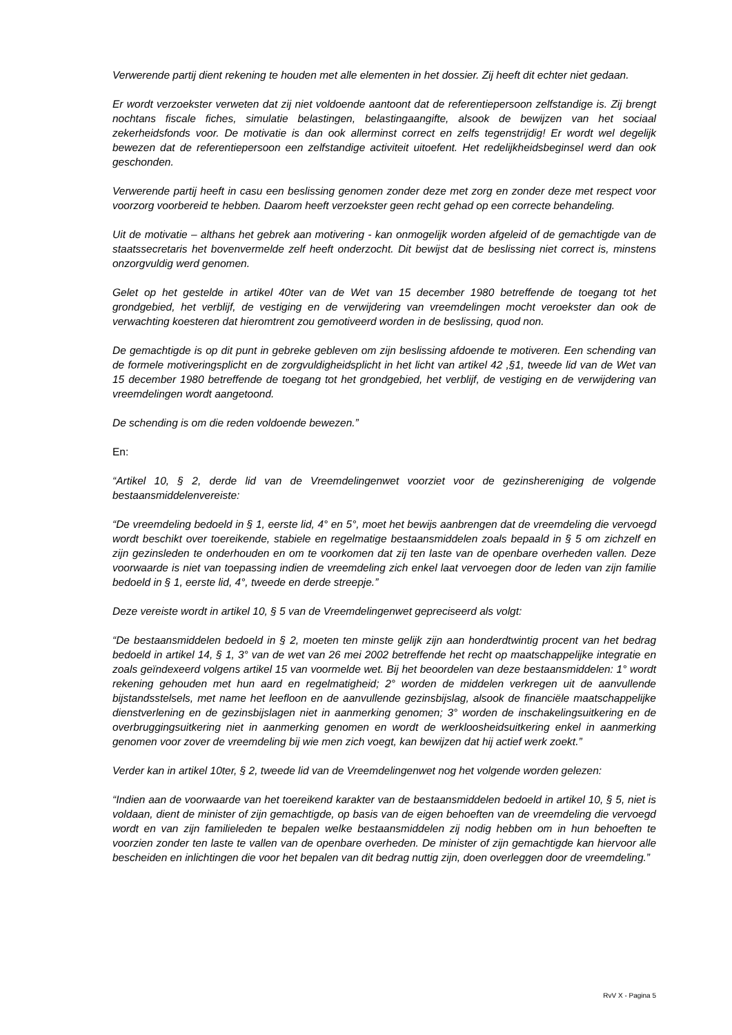Verwerende partij dient rekening te houden met alle elementen in het dossier. Zij heeft dit echter niet gedaan.
Er wordt verzoekster verweten dat zij niet voldoende aantoont dat de referentiepersoon zelfstandige is. Zij brengt nochtans fiscale fiches, simulatie belastingen, belastingaangifte, alsook de bewijzen van het sociaal zekerheidsfonds voor. De motivatie is dan ook allerminst correct en zelfs tegenstrijdig! Er wordt wel degelijk bewezen dat de referentiepersoon een zelfstandige activiteit uitoefent. Het redelijkheidsbeginsel werd dan ook geschonden.
Verwerende partij heeft in casu een beslissing genomen zonder deze met zorg en zonder deze met respect voor voorzorg voorbereid te hebben. Daarom heeft verzoekster geen recht gehad op een correcte behandeling.
Uit de motivatie – althans het gebrek aan motivering - kan onmogelijk worden afgeleid of de gemachtigde van de staatssecretaris het bovenvermelde zelf heeft onderzocht. Dit bewijst dat de beslissing niet correct is, minstens onzorgvuldig werd genomen.
Gelet op het gestelde in artikel 40ter van de Wet van 15 december 1980 betreffende de toegang tot het grondgebied, het verblijf, de vestiging en de verwijdering van vreemdelingen mocht veroekster dan ook de verwachting koesteren dat hieromtrent zou gemotiveerd worden in de beslissing, quod non.
De gemachtigde is op dit punt in gebreke gebleven om zijn beslissing afdoende te motiveren. Een schending van de formele motiveringsplicht en de zorgvuldigheidsplicht in het licht van artikel 42 ,§1, tweede lid van de Wet van 15 december 1980 betreffende de toegang tot het grondgebied, het verblijf, de vestiging en de verwijdering van vreemdelingen wordt aangetoond.
De schending is om die reden voldoende bewezen.”
En:
“Artikel 10, § 2, derde lid van de Vreemdelingenwet voorziet voor de gezinshereniging de volgende bestaansmiddelenvereiste:
“De vreemdeling bedoeld in § 1, eerste lid, 4° en 5°, moet het bewijs aanbrengen dat de vreemdeling die vervoegd wordt beschikt over toereikende, stabiele en regelmatige bestaansmiddelen zoals bepaald in § 5 om zichzelf en zijn gezinsleden te onderhouden en om te voorkomen dat zij ten laste van de openbare overheden vallen. Deze voorwaarde is niet van toepassing indien de vreemdeling zich enkel laat vervoegen door de leden van zijn familie bedoeld in § 1, eerste lid, 4°, tweede en derde streepje.”
Deze vereiste wordt in artikel 10, § 5 van de Vreemdelingenwet gepreciseerd als volgt:
“De bestaansmiddelen bedoeld in § 2, moeten ten minste gelijk zijn aan honderdtwintig procent van het bedrag bedoeld in artikel 14, § 1, 3° van de wet van 26 mei 2002 betreffende het recht op maatschappelijke integratie en zoals geïndexeerd volgens artikel 15 van voormelde wet. Bij het beoordelen van deze bestaansmiddelen: 1° wordt rekening gehouden met hun aard en regelmatigheid; 2° worden de middelen verkregen uit de aanvullende bijstandsstelsels, met name het leefloon en de aanvullende gezinsbijslag, alsook de financiële maatschappelijke dienstverlening en de gezinsbijslagen niet in aanmerking genomen; 3° worden de inschakelingsuitkering en de overbruggingsuitkering niet in aanmerking genomen en wordt de werkloosheidsuitkering enkel in aanmerking genomen voor zover de vreemdeling bij wie men zich voegt, kan bewijzen dat hij actief werk zoekt.”
Verder kan in artikel 10ter, § 2, tweede lid van de Vreemdelingenwet nog het volgende worden gelezen:
“Indien aan de voorwaarde van het toereikend karakter van de bestaansmiddelen bedoeld in artikel 10, § 5, niet is voldaan, dient de minister of zijn gemachtigde, op basis van de eigen behoeften van de vreemdeling die vervoegd wordt en van zijn familieleden te bepalen welke bestaansmiddelen zij nodig hebben om in hun behoeften te voorzien zonder ten laste te vallen van de openbare overheden. De minister of zijn gemachtigde kan hiervoor alle bescheiden en inlichtingen die voor het bepalen van dit bedrag nuttig zijn, doen overleggen door de vreemdeling.”
RvV X - Pagina 5